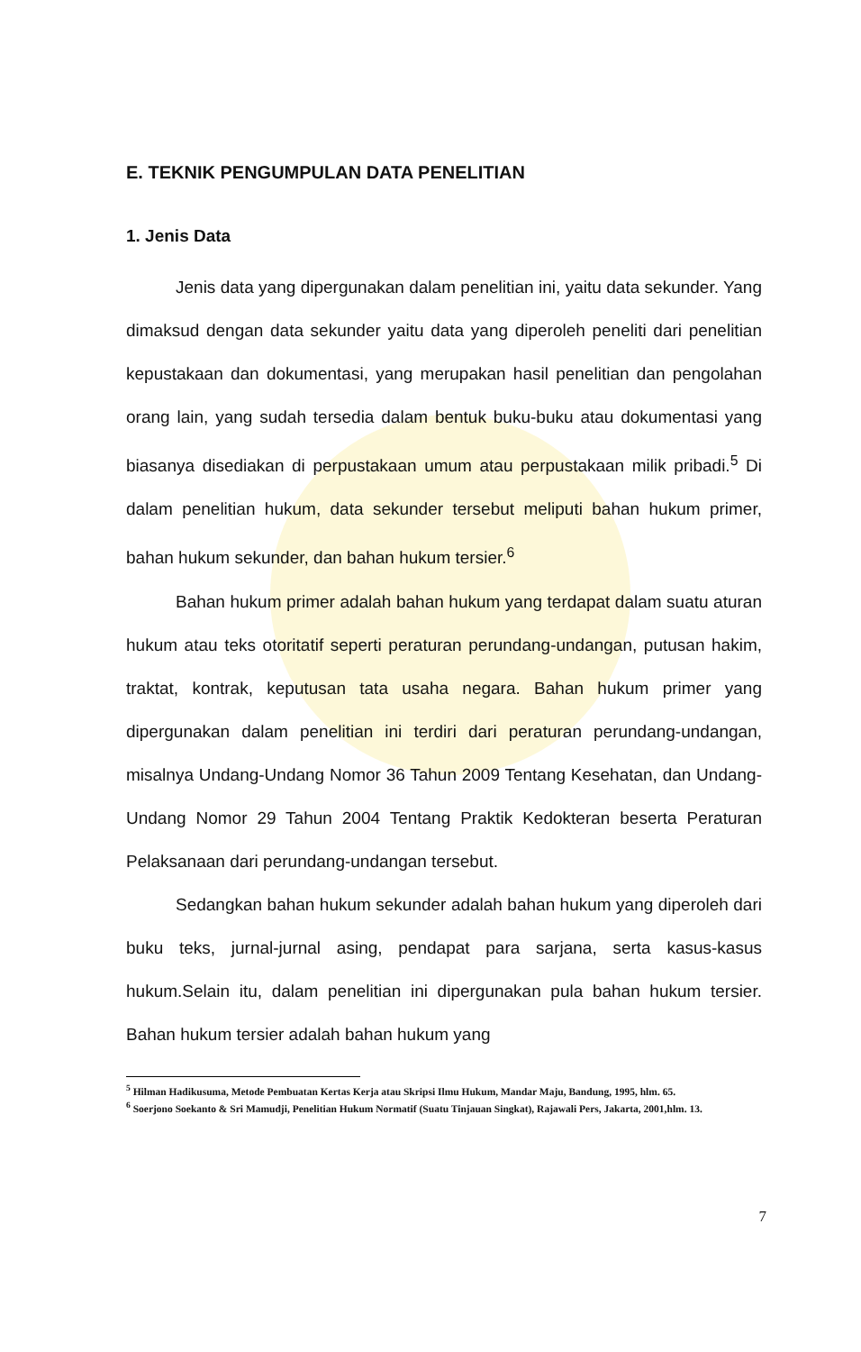E. TEKNIK PENGUMPULAN DATA PENELITIAN
1. Jenis Data
Jenis data yang dipergunakan dalam penelitian ini, yaitu data sekunder. Yang dimaksud dengan data sekunder yaitu data yang diperoleh peneliti dari penelitian kepustakaan dan dokumentasi, yang merupakan hasil penelitian dan pengolahan orang lain, yang sudah tersedia dalam bentuk buku-buku atau dokumentasi yang biasanya disediakan di perpustakaan umum atau perpustakaan milik pribadi.<sup>5</sup> Di dalam penelitian hukum, data sekunder tersebut meliputi bahan hukum primer, bahan hukum sekunder, dan bahan hukum tersier.<sup>6</sup>
Bahan hukum primer adalah bahan hukum yang terdapat dalam suatu aturan hukum atau teks otoritatif seperti peraturan perundang-undangan, putusan hakim, traktat, kontrak, keputusan tata usaha negara. Bahan hukum primer yang dipergunakan dalam penelitian ini terdiri dari peraturan perundang-undangan, misalnya Undang-Undang Nomor 36 Tahun 2009 Tentang Kesehatan, dan Undang-Undang Nomor 29 Tahun 2004 Tentang Praktik Kedokteran beserta Peraturan Pelaksanaan dari perundang-undangan tersebut.
Sedangkan bahan hukum sekunder adalah bahan hukum yang diperoleh dari buku teks, jurnal-jurnal asing, pendapat para sarjana, serta kasus-kasus hukum.Selain itu, dalam penelitian ini dipergunakan pula bahan hukum tersier. Bahan hukum tersier adalah bahan hukum yang
<sup>5</sup> Hilman Hadikusuma, Metode Pembuatan Kertas Kerja atau Skripsi Ilmu Hukum, Mandar Maju, Bandung, 1995, hlm. 65.
<sup>6</sup> Soerjono Soekanto & Sri Mamudji, Penelitian Hukum Normatif (Suatu Tinjauan Singkat), Rajawali Pers, Jakarta, 2001,hlm. 13.
7